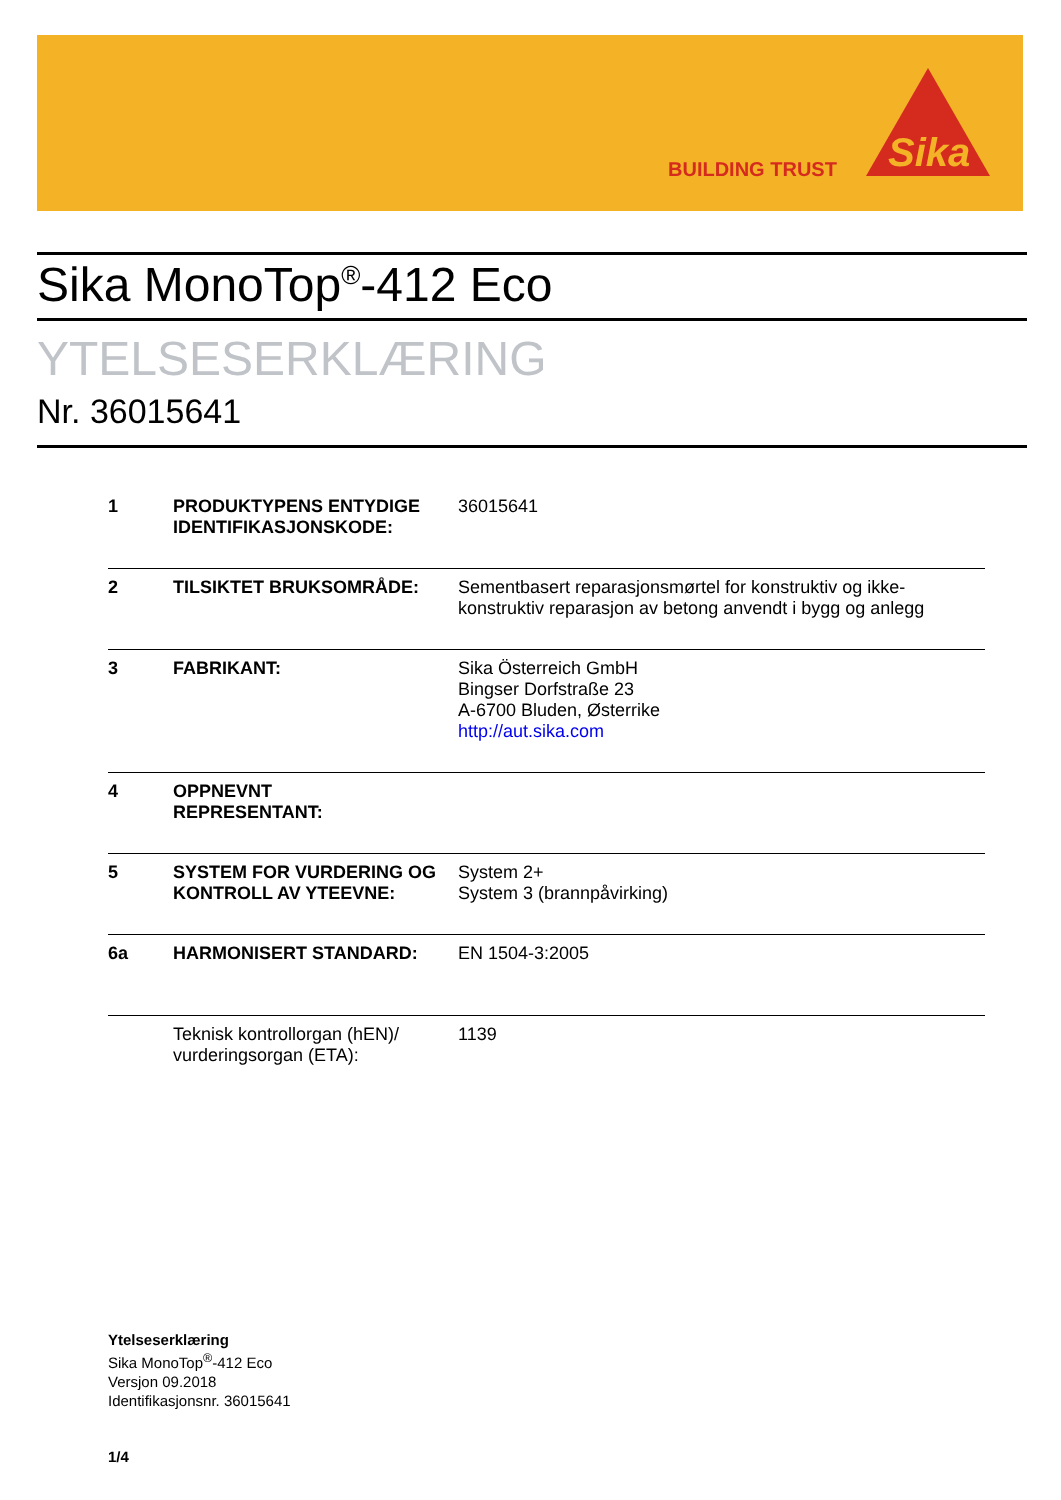BUILDING TRUST
Sika
Sika MonoTop<sup>®</sup>-412 Eco
YTELSESERKLÆRING
Nr. 36015641
| 1 | PRODUKTYPENS ENTYDIGE IDENTIFIKASJONSKODE: | 36015641 |
| 2 | TILSIKTET BRUKSOMRÅDE: | Sementbasert reparasjonsmørtel for konstruktiv og ikke-konstruktiv reparasjon av betong anvendt i bygg og anlegg |
| 3 | FABRIKANT: | Sika Österreich GmbH Bingser Dorfstraße 23 A-6700 Bluden, Østerrike http://aut.sika.com |
| 4 | OPPNEVNT REPRESENTANT: | |
| 5 | SYSTEM FOR VURDERING OG KONTROLL AV YTEEVNE: | System 2+ System 3 (brannpåvirking) |
| 6a | HARMONISERT STANDARD: | EN 1504-3:2005 |
| | Teknisk kontrollorgan (hEN)/ vurderingsorgan (ETA): | 1139 |
Ytelseserklæring
Sika MonoTop<sup>®</sup>-412 Eco
Versjon 09.2018
Identifikasjonsnr. 36015641
1/4